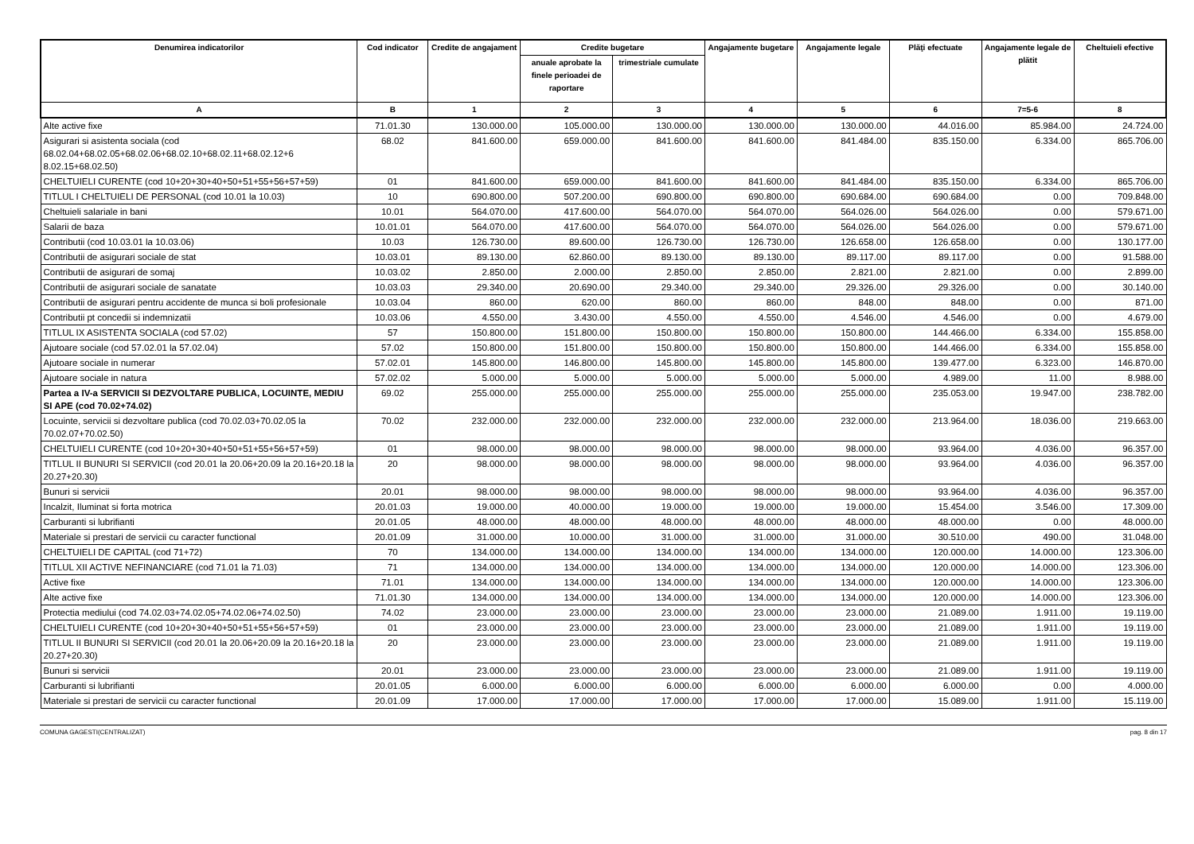| Denumirea indicatorilor | Cod indicator | Credite de angajament | Credite bugetare | | Angajamente bugetare | Angajamente legale | Plăţi efectuate | Angajamente legale de plătit | Cheltuieli efective |
| --- | --- | --- | --- | --- | --- | --- | --- | --- | --- |
| | | | anuale aprobate la finele perioadei de raportare | trimestriale cumulate | | | | | |
| A | B | 1 | 2 | 3 | 4 | 5 | 6 | 7=5-6 | 8 |
| Alte active fixe | 71.01.30 | 130.000.00 | 105.000.00 | 130.000.00 | 130.000.00 | 130.000.00 | 44.016.00 | 85.984.00 | 24.724.00 |
| Asigurari si asistenta sociala (cod 68.02.04+68.02.05+68.02.06+68.02.10+68.02.11+68.02.12+6 8.02.15+68.02.50) | 68.02 | 841.600.00 | 659.000.00 | 841.600.00 | 841.600.00 | 841.484.00 | 835.150.00 | 6.334.00 | 865.706.00 |
| CHELTUIELI CURENTE (cod 10+20+30+40+50+51+55+56+57+59) | 01 | 841.600.00 | 659.000.00 | 841.600.00 | 841.600.00 | 841.484.00 | 835.150.00 | 6.334.00 | 865.706.00 |
| TITLUL I CHELTUIELI DE PERSONAL (cod 10.01 la 10.03) | 10 | 690.800.00 | 507.200.00 | 690.800.00 | 690.800.00 | 690.684.00 | 690.684.00 | 0.00 | 709.848.00 |
| Cheltuieli salariale in bani | 10.01 | 564.070.00 | 417.600.00 | 564.070.00 | 564.070.00 | 564.026.00 | 564.026.00 | 0.00 | 579.671.00 |
| Salarii de baza | 10.01.01 | 564.070.00 | 417.600.00 | 564.070.00 | 564.070.00 | 564.026.00 | 564.026.00 | 0.00 | 579.671.00 |
| Contributii (cod 10.03.01 la 10.03.06) | 10.03 | 126.730.00 | 89.600.00 | 126.730.00 | 126.730.00 | 126.658.00 | 126.658.00 | 0.00 | 130.177.00 |
| Contributii de asigurari sociale de stat | 10.03.01 | 89.130.00 | 62.860.00 | 89.130.00 | 89.130.00 | 89.117.00 | 89.117.00 | 0.00 | 91.588.00 |
| Contributii de asigurari de somaj | 10.03.02 | 2.850.00 | 2.000.00 | 2.850.00 | 2.850.00 | 2.821.00 | 2.821.00 | 0.00 | 2.899.00 |
| Contributii de asigurari sociale de sanatate | 10.03.03 | 29.340.00 | 20.690.00 | 29.340.00 | 29.340.00 | 29.326.00 | 29.326.00 | 0.00 | 30.140.00 |
| Contributii de asigurari pentru accidente de munca si boli profesionale | 10.03.04 | 860.00 | 620.00 | 860.00 | 860.00 | 848.00 | 848.00 | 0.00 | 871.00 |
| Contributii pt concedii si indemnizatii | 10.03.06 | 4.550.00 | 3.430.00 | 4.550.00 | 4.550.00 | 4.546.00 | 4.546.00 | 0.00 | 4.679.00 |
| TITLUL IX ASISTENTA SOCIALA (cod 57.02) | 57 | 150.800.00 | 151.800.00 | 150.800.00 | 150.800.00 | 150.800.00 | 144.466.00 | 6.334.00 | 155.858.00 |
| Ajutoare sociale (cod 57.02.01 la 57.02.04) | 57.02 | 150.800.00 | 151.800.00 | 150.800.00 | 150.800.00 | 150.800.00 | 144.466.00 | 6.334.00 | 155.858.00 |
| Ajutoare sociale in numerar | 57.02.01 | 145.800.00 | 146.800.00 | 145.800.00 | 145.800.00 | 145.800.00 | 139.477.00 | 6.323.00 | 146.870.00 |
| Ajutoare sociale in natura | 57.02.02 | 5.000.00 | 5.000.00 | 5.000.00 | 5.000.00 | 5.000.00 | 4.989.00 | 11.00 | 8.988.00 |
| Partea a IV-a SERVICII SI DEZVOLTARE PUBLICA, LOCUINTE, MEDIU SI APE (cod 70.02+74.02) | 69.02 | 255.000.00 | 255.000.00 | 255.000.00 | 255.000.00 | 255.000.00 | 235.053.00 | 19.947.00 | 238.782.00 |
| Locuinte, servicii si dezvoltare publica (cod 70.02.03+70.02.05 la 70.02.07+70.02.50) | 70.02 | 232.000.00 | 232.000.00 | 232.000.00 | 232.000.00 | 232.000.00 | 213.964.00 | 18.036.00 | 219.663.00 |
| CHELTUIELI CURENTE (cod 10+20+30+40+50+51+55+56+57+59) | 01 | 98.000.00 | 98.000.00 | 98.000.00 | 98.000.00 | 98.000.00 | 93.964.00 | 4.036.00 | 96.357.00 |
| TITLUL II BUNURI SI SERVICII (cod 20.01 la 20.06+20.09 la 20.16+20.18 la 20.27+20.30) | 20 | 98.000.00 | 98.000.00 | 98.000.00 | 98.000.00 | 98.000.00 | 93.964.00 | 4.036.00 | 96.357.00 |
| Bunuri si servicii | 20.01 | 98.000.00 | 98.000.00 | 98.000.00 | 98.000.00 | 98.000.00 | 93.964.00 | 4.036.00 | 96.357.00 |
| Incalzit, Iluminat si forta motrica | 20.01.03 | 19.000.00 | 40.000.00 | 19.000.00 | 19.000.00 | 19.000.00 | 15.454.00 | 3.546.00 | 17.309.00 |
| Carburanti si lubrifianti | 20.01.05 | 48.000.00 | 48.000.00 | 48.000.00 | 48.000.00 | 48.000.00 | 48.000.00 | 0.00 | 48.000.00 |
| Materiale si prestari de servicii cu caracter functional | 20.01.09 | 31.000.00 | 10.000.00 | 31.000.00 | 31.000.00 | 31.000.00 | 30.510.00 | 490.00 | 31.048.00 |
| CHELTUIELI DE CAPITAL (cod 71+72) | 70 | 134.000.00 | 134.000.00 | 134.000.00 | 134.000.00 | 134.000.00 | 120.000.00 | 14.000.00 | 123.306.00 |
| TITLUL XII ACTIVE NEFINANCIARE (cod 71.01 la 71.03) | 71 | 134.000.00 | 134.000.00 | 134.000.00 | 134.000.00 | 134.000.00 | 120.000.00 | 14.000.00 | 123.306.00 |
| Active fixe | 71.01 | 134.000.00 | 134.000.00 | 134.000.00 | 134.000.00 | 134.000.00 | 120.000.00 | 14.000.00 | 123.306.00 |
| Alte active fixe | 71.01.30 | 134.000.00 | 134.000.00 | 134.000.00 | 134.000.00 | 134.000.00 | 120.000.00 | 14.000.00 | 123.306.00 |
| Protectia mediului (cod 74.02.03+74.02.05+74.02.06+74.02.50) | 74.02 | 23.000.00 | 23.000.00 | 23.000.00 | 23.000.00 | 23.000.00 | 21.089.00 | 1.911.00 | 19.119.00 |
| CHELTUIELI CURENTE (cod 10+20+30+40+50+51+55+56+57+59) | 01 | 23.000.00 | 23.000.00 | 23.000.00 | 23.000.00 | 23.000.00 | 21.089.00 | 1.911.00 | 19.119.00 |
| TITLUL II BUNURI SI SERVICII (cod 20.01 la 20.06+20.09 la 20.16+20.18 la 20.27+20.30) | 20 | 23.000.00 | 23.000.00 | 23.000.00 | 23.000.00 | 23.000.00 | 21.089.00 | 1.911.00 | 19.119.00 |
| Bunuri si servicii | 20.01 | 23.000.00 | 23.000.00 | 23.000.00 | 23.000.00 | 23.000.00 | 21.089.00 | 1.911.00 | 19.119.00 |
| Carburanti si lubrifianti | 20.01.05 | 6.000.00 | 6.000.00 | 6.000.00 | 6.000.00 | 6.000.00 | 6.000.00 | 0.00 | 4.000.00 |
| Materiale si prestari de servicii cu caracter functional | 20.01.09 | 17.000.00 | 17.000.00 | 17.000.00 | 17.000.00 | 17.000.00 | 15.089.00 | 1.911.00 | 15.119.00 |
COMUNA GAGESTI(CENTRALIZAT) pag. 8 din 17